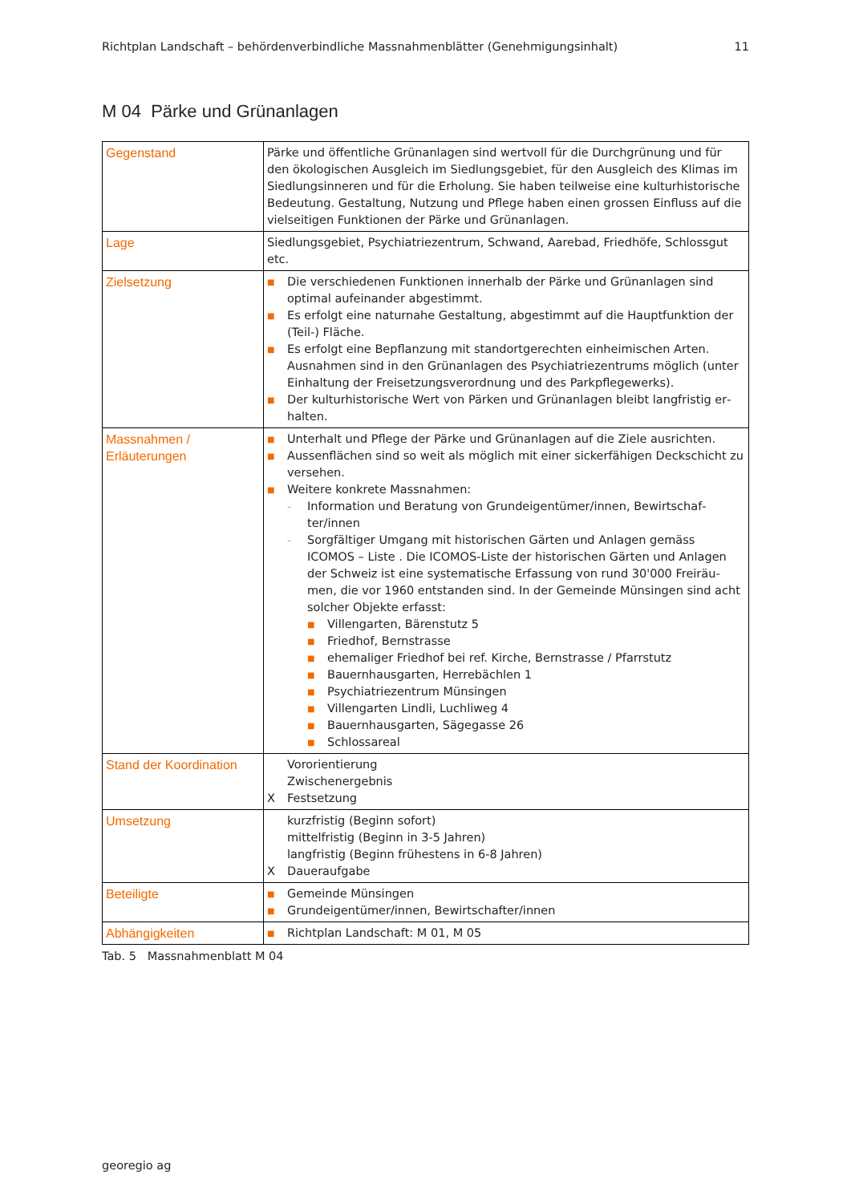Richtplan Landschaft – behördenverbindliche Massnahmenblätter (Genehmigungsinhalt) 11
M 04 Pärke und Grünanlagen
| Gegenstand | Pärke und öffentliche Grünanlagen sind wertvoll für die Durchgrünung und für den ökologischen Ausgleich im Siedlungsgebiet, für den Ausgleich des Klimas im Siedlungsinneren und für die Erholung. Sie haben teilweise eine kulturhistori­sche Bedeutung. Gestaltung, Nutzung und Pflege haben einen grossen Einfluss auf die vielseitigen Funktionen der Pärke und Grünanlagen. |
| Lage | Siedlungsgebiet, Psychiatriezentrum, Schwand, Aarebad, Friedhöfe, Schlossgut etc. |
| Zielsetzung | ■ Die verschiedenen Funktionen innerhalb der Pärke und Grünanlagen sind optimal aufeinander abgestimmt. ■ Es erfolgt eine naturnahe Gestaltung, abgestimmt auf die Hauptfunktion der (Teil-) Fläche. ■ Es erfolgt eine Bepflanzung mit standortgerechten einheimischen Arten. Ausnahmen sind in den Grünanlagen des Psychiatriezentrums möglich (un­ter Einhaltung der Freisetzungsverordnung und des Parkpflegewerks). ■ Der kulturhistorische Wert von Pärken und Grünanlagen bleibt langfristig er­halten. |
| Massnahmen / Erläuterungen | ■ Unterhalt und Pflege der Pärke und Grünanlagen auf die Ziele ausrichten. ■ Aussenflächen sind so weit als möglich mit einer sickerfähigen Deckschicht zu versehen. ■ Weitere konkrete Massnahmen: – Information und Beratung von Grundeigentümer/innen, Bewirtschaf­ter/innen – Sorgfältiger Umgang mit historischen Gärten und Anlagen gemäss ICOMOS – Liste . Die ICOMOS-Liste der historischen Gärten und Anlagen der Schweiz ist eine systematische Erfassung von rund 30'000 Freiräu­men, die vor 1960 entstanden sind. In der Gemeinde Münsingen sind acht solcher Objekte erfasst: ■ Villengarten, Bärenstutz 5 ■ Friedhof, Bernstrasse ■ ehemaliger Friedhof bei ref. Kirche, Bernstrasse / Pfarrstutz ■ Bauernhausgarten, Herrebächlen 1 ■ Psychiatriezentrum Münsingen ■ Villengarten Lindli, Luchliweg 4 ■ Bauernhausgarten, Sägegasse 26 ■ Schlossareal |
| Stand der Koordination | Vororientierung Zwischenergebnis X Festsetzung |
| Umsetzung | kurzfristig (Beginn sofort) mittelfristig (Beginn in 3-5 Jahren) langfristig (Beginn frühestens in 6-8 Jahren) X Daueraufgabe |
| Beteiligte | ■ Gemeinde Münsingen ■ Grundeigentümer/innen, Bewirtschafter/innen |
| Abhängigkeiten | ■ Richtplan Landschaft: M 01, M 05 |
Tab. 5 Massnahmenblatt M 04
georegio ag